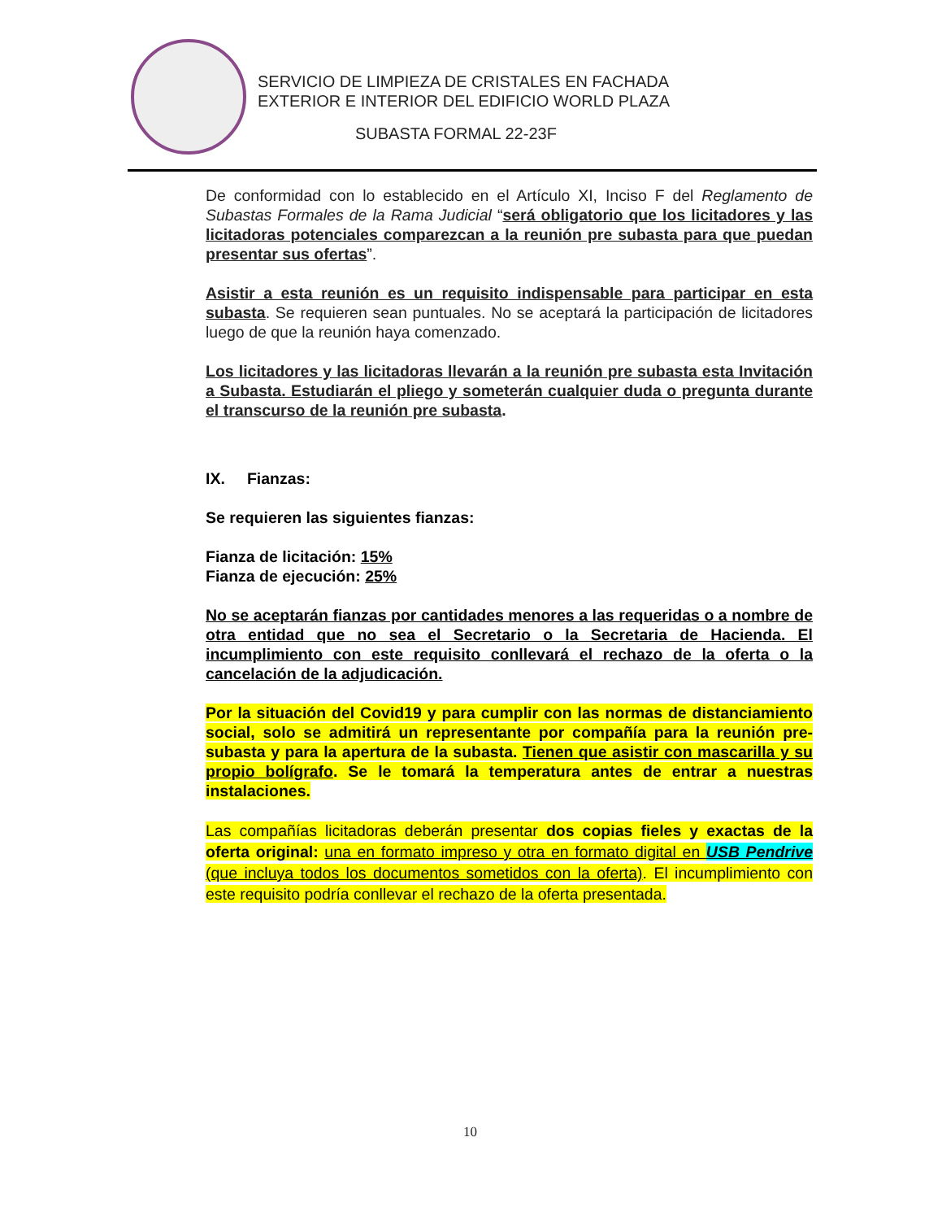SERVICIO DE LIMPIEZA DE CRISTALES EN FACHADA
EXTERIOR E INTERIOR DEL EDIFICIO WORLD PLAZA
SUBASTA FORMAL 22-23F
De conformidad con lo establecido en el Artículo XI, Inciso F del Reglamento de Subastas Formales de la Rama Judicial “será obligatorio que los licitadores y las licitadoras potenciales comparezcan a la reunión pre subasta para que puedan presentar sus ofertas”.
Asistir a esta reunión es un requisito indispensable para participar en esta subasta. Se requieren sean puntuales. No se aceptará la participación de licitadores luego de que la reunión haya comenzado.
Los licitadores y las licitadoras llevarán a la reunión pre subasta esta Invitación a Subasta. Estudiarán el pliego y someterán cualquier duda o pregunta durante el transcurso de la reunión pre subasta.
IX. Fianzas:
Se requieren las siguientes fianzas:
Fianza de licitación: 15%
Fianza de ejecución: 25%
No se aceptarán fianzas por cantidades menores a las requeridas o a nombre de otra entidad que no sea el Secretario o la Secretaria de Hacienda. El incumplimiento con este requisito conllevará el rechazo de la oferta o la cancelación de la adjudicación.
Por la situación del Covid19 y para cumplir con las normas de distanciamiento social, solo se admitirá un representante por compañía para la reunión pre-subasta y para la apertura de la subasta. Tienen que asistir con mascarilla y su propio bolígrafo. Se le tomará la temperatura antes de entrar a nuestras instalaciones.
Las compañías licitadoras deberán presentar dos copias fieles y exactas de la oferta original: una en formato impreso y otra en formato digital en USB Pendrive (que incluya todos los documentos sometidos con la oferta). El incumplimiento con este requisito podría conllevar el rechazo de la oferta presentada.
10